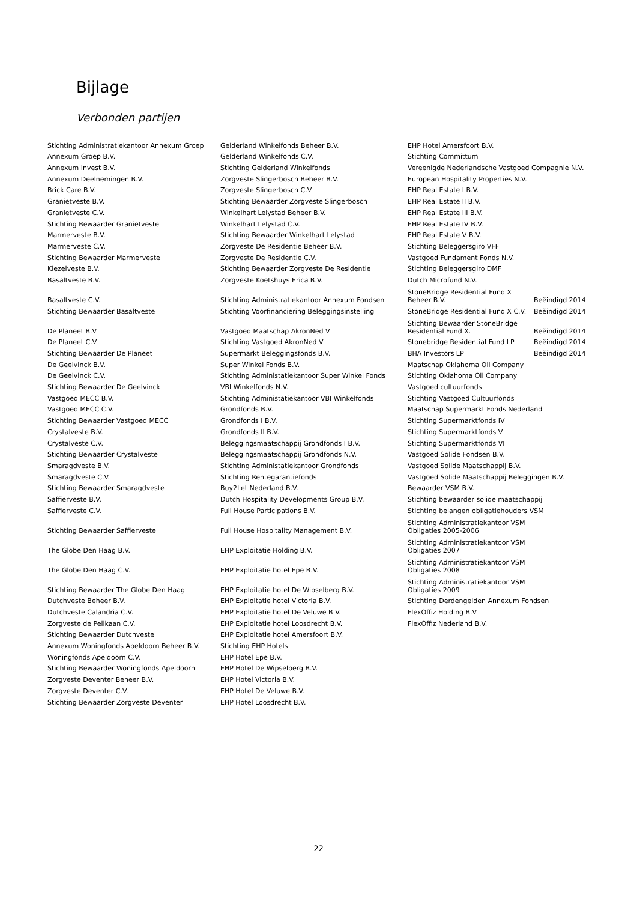Bijlage
Verbonden partijen
| Stichting Administratiekantoor Annexum Groep | Gelderland Winkelfonds Beheer B.V. | EHP Hotel Amersfoort B.V. | |
| Annexum Groep B.V. | Gelderland Winkelfonds C.V. | Stichting Committum | |
| Annexum Invest B.V. | Stichting Gelderland Winkelfonds | Vereenigde Nederlandsche Vastgoed Compagnie N.V. | |
| Annexum Deelnemingen B.V. | Zorgveste Slingerbosch Beheer B.V. | European Hospitality Properties N.V. | |
| Brick Care B.V. | Zorgveste Slingerbosch C.V. | EHP Real Estate I B.V. | |
| Granietveste B.V. | Stichting Bewaarder Zorgveste Slingerbosch | EHP Real Estate II B.V. | |
| Granietveste C.V. | Winkelhart Lelystad Beheer B.V. | EHP Real Estate III B.V. | |
| Stichting Bewaarder Granietveste | Winkelhart Lelystad C.V. | EHP Real Estate IV B.V. | |
| Marmerveste B.V. | Stichting Bewaarder Winkelhart Lelystad | EHP Real Estate V B.V. | |
| Marmerveste C.V. | Zorgveste De Residentie Beheer B.V. | Stichting Beleggersgiro VFF | |
| Stichting Bewaarder Marmerveste | Zorgveste De Residentie C.V. | Vastgoed Fundament Fonds N.V. | |
| Kiezelveste B.V. | Stichting Bewaarder Zorgveste De Residentie | Stichting Beleggersgiro DMF | |
| Basaltveste B.V. | Zorgveste Koetshuys Erica B.V. | Dutch Microfund N.V. | |
| Basaltveste C.V. | Stichting Administratiekantoor Annexum Fondsen | StoneBridge Residential Fund X Beheer B.V. | Beëindigd 2014 |
| Stichting Bewaarder Basaltveste | Stichting Voorfinanciering Beleggingsinstelling | StoneBridge Residential Fund X C.V. | Beëindigd 2014 |
| De Planeet B.V. | Vastgoed Maatschap AkronNed V | Stichting Bewaarder StoneBridge Residential Fund X. | Beëindigd 2014 |
| De Planeet C.V. | Stichting Vastgoed AkronNed V | Stonebridge Residential Fund LP | Beëindigd 2014 |
| Stichting Bewaarder De Planeet | Supermarkt Beleggingsfonds B.V. | BHA Investors LP | Beëindigd 2014 |
| De Geelvinck B.V. | Super Winkel Fonds B.V. | Maatschap Oklahoma Oil Company | |
| De Geelvinck C.V. | Stichting Administatiekantoor Super Winkel Fonds | Stichting Oklahoma Oil Company | |
| Stichting Bewaarder De Geelvinck | VBI Winkelfonds N.V. | Vastgoed cultuurfonds | |
| Vastgoed MECC B.V. | Stichting Administatiekantoor VBI Winkelfonds | Stichting Vastgoed Cultuurfonds | |
| Vastgoed MECC C.V. | Grondfonds B.V. | Maatschap Supermarkt Fonds Nederland | |
| Stichting Bewaarder Vastgoed MECC | Grondfonds I B.V. | Stichting Supermarktfonds IV | |
| Crystalveste B.V. | Grondfonds II B.V. | Stichting Supermarktfonds V | |
| Crystalveste C.V. | Beleggingsmaatschappij Grondfonds I B.V. | Stichting Supermarktfonds VI | |
| Stichting Bewaarder Crystalveste | Beleggingsmaatschappij Grondfonds N.V. | Vastgoed Solide Fondsen B.V. | |
| Smaragdveste B.V. | Stichting Administatiekantoor Grondfonds | Vastgoed Solide Maatschappij B.V. | |
| Smaragdveste C.V. | Stichting Rentegarantiefonds | Vastgoed Solide Maatschappij Beleggingen B.V. | |
| Stichting Bewaarder Smaragdveste | Buy2Let Nederland B.V. | Bewaarder VSM B.V. | |
| Saffierveste B.V. | Dutch Hospitality Developments Group B.V. | Stichting bewaarder solide maatschappij | |
| Saffierveste C.V. | Full House Participations B.V. | Stichting belangen obligatiehouders VSM | |
| Stichting Bewaarder Saffierveste | Full House Hospitality Management B.V. | Stichting Administratiekantoor VSM Obligaties 2005-2006 | |
| The Globe Den Haag B.V. | EHP Exploitatie Holding B.V. | Stichting Administratiekantoor VSM Obligaties 2007 | |
| The Globe Den Haag C.V. | EHP Exploitatie hotel Epe B.V. | Stichting Administratiekantoor VSM Obligaties 2008 | |
| Stichting Bewaarder The Globe Den Haag | EHP Exploitatie hotel De Wipselberg B.V. | Stichting Administratiekantoor VSM Obligaties 2009 | |
| Dutchveste Beheer B.V. | EHP Exploitatie hotel Victoria B.V. | Stichting Derdengelden Annexum Fondsen | |
| Dutchveste Calandria C.V. | EHP Exploitatie hotel De Veluwe B.V. | FlexOffiz Holding B.V. | |
| Zorgveste de Pelikaan C.V. | EHP Exploitatie hotel Loosdrecht B.V. | FlexOffiz Nederland B.V. | |
| Stichting Bewaarder Dutchveste | EHP Exploitatie hotel Amersfoort B.V. | | |
| Annexum Woningfonds Apeldoorn Beheer B.V. | Stichting EHP Hotels | | |
| Woningfonds Apeldoorn C.V. | EHP Hotel Epe B.V. | | |
| Stichting Bewaarder Woningfonds Apeldoorn | EHP Hotel De Wipselberg B.V. | | |
| Zorgveste Deventer Beheer B.V. | EHP Hotel Victoria B.V. | | |
| Zorgveste Deventer C.V. | EHP Hotel De Veluwe B.V. | | |
| Stichting Bewaarder Zorgveste Deventer | EHP Hotel Loosdrecht B.V. | | |
22